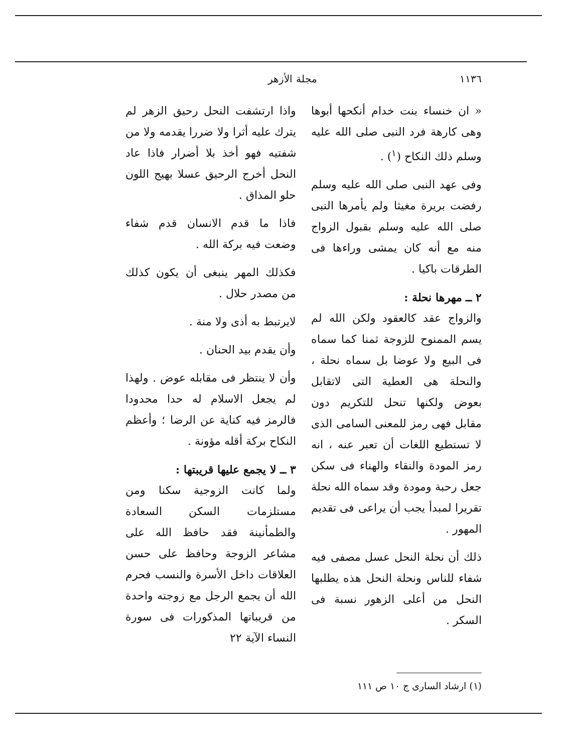١١٣٦ مجلة الأزهر
« ان خنساء بنت خدام أنكحها أبوها وهى كارهة فرد النبى صلى الله عليه وسلم ذلك النكاح (<sup>١</sup>) .
وفى عهد النبى صلى الله عليه وسلم رفضت بريرة مغيثا ولم يأمرها النبى صلى الله عليه وسلم بقبول الزواج منه مع أنه كان يمشى وراءها فى الطرقات باكيا .
٢ ــ مهرها نحلة :
والزواج عقد كالعقود ولكن الله لم يسم الممنوح للزوجة ثمنا كما سماه فى البيع ولا عوضا بل سماه نحلة ، والنحلة هى العطية التى لاتقابل بعوض ولكنها تنحل للتكريم دون مقابل فهى رمز للمعنى السامى الذى لا تستطيع اللغات أن تعبر عنه ، انه رمز المودة والنقاء والهناء فى سكن جعل رحبة ومودة وقد سماه الله نحلة تقريرا لمبدأ يجب أن يراعى فى تقديم المهور .
ذلك أن نحلة النحل عسل مصفى فيه شفاء للناس ونحلة النحل هذه يطلبها النحل من أعلى الزهور نسبة فى السكر .
واذا ارتشفت النحل رحيق الزهر لم يترك عليه أثرا ولا ضررا يقدمه ولا من شفتيه فهو أخذ بلا أضرار فاذا عاد النحل أخرج الرحيق عسلا بهيج اللون حلو المذاق .
فاذا ما قدم الانسان قدم شفاء وضعت فيه بركة الله .
فكذلك المهر ينبغى أن يكون كذلك من مصدر حلال .
لايرتبط به أذى ولا منة .
وأن يقدم بيد الحنان .
وأن لا ينتظر فى مقابله عوض . ولهذا لم يجعل الاسلام له حدا محدودا فالرمز فيه كناية عن الرضا ؛ وأعظم النكاح بركة أقله مؤونة .
٣ ــ لا يجمع عليها قريبتها :
ولما كانت الزوجية سكنا ومن مستلزمات السكن السعادة والطمأنينة فقد حافظ الله على مشاعر الزوجة وحافظ على حسن العلاقات داخل الأسرة والنسب فحرم الله أن يجمع الرجل مع زوجته واحدة من قريباتها المذكورات فى سورة النساء الآية ٢٢
(١) ارشاد السارى ج ١٠ ص ١١١